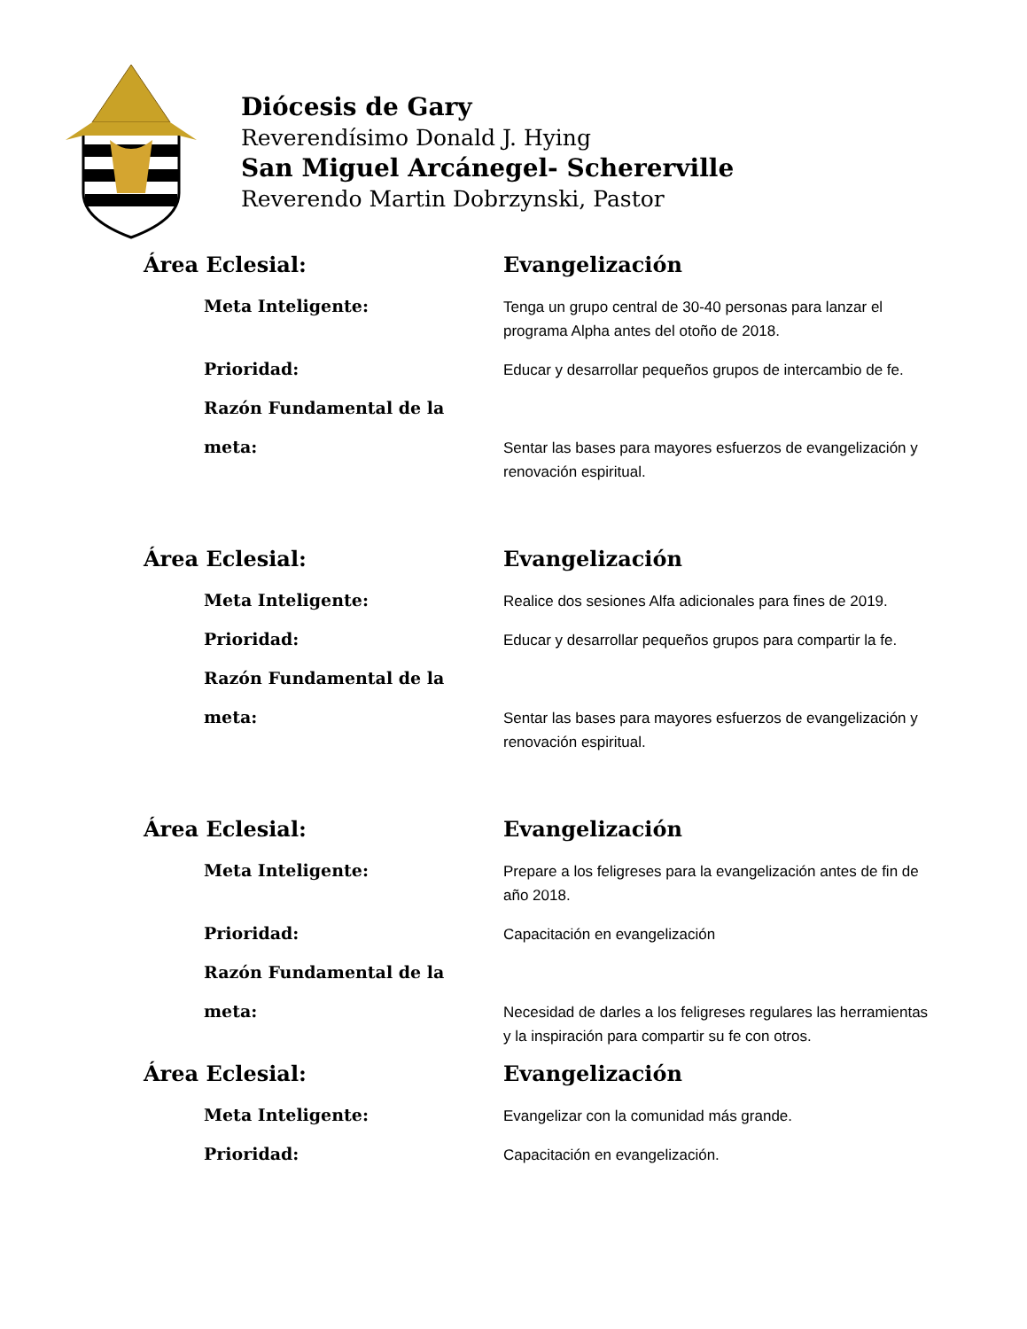Diócesis de Gary
Reverendísimo Donald J. Hying
San Miguel Arcánegel- Schererville
Reverendo Martin Dobrzynski, Pastor
Área Eclesial: Evangelización
Meta Inteligente:
Tenga un grupo central de 30-40 personas para lanzar el programa Alpha antes del otoño de 2018.
Prioridad:
Educar y desarrollar pequeños grupos de intercambio de fe.
Razón Fundamental de la
meta:
Sentar las bases para mayores esfuerzos de evangelización y renovación espiritual.
Área Eclesial: Evangelización
Meta Inteligente:
Realice dos sesiones Alfa adicionales para fines de 2019.
Prioridad:
Educar y desarrollar pequeños grupos para compartir la fe.
Razón Fundamental de la
meta:
Sentar las bases para mayores esfuerzos de evangelización y renovación espiritual.
Área Eclesial: Evangelización
Meta Inteligente:
Prepare a los feligreses para la evangelización antes de fin de año 2018.
Prioridad:
Capacitación en evangelización
Razón Fundamental de la
meta:
Necesidad de darles a los feligreses regulares las herramientas y la inspiración para compartir su fe con otros.
Área Eclesial: Evangelización
Meta Inteligente:
Evangelizar con la comunidad más grande.
Prioridad:
Capacitación en evangelización.